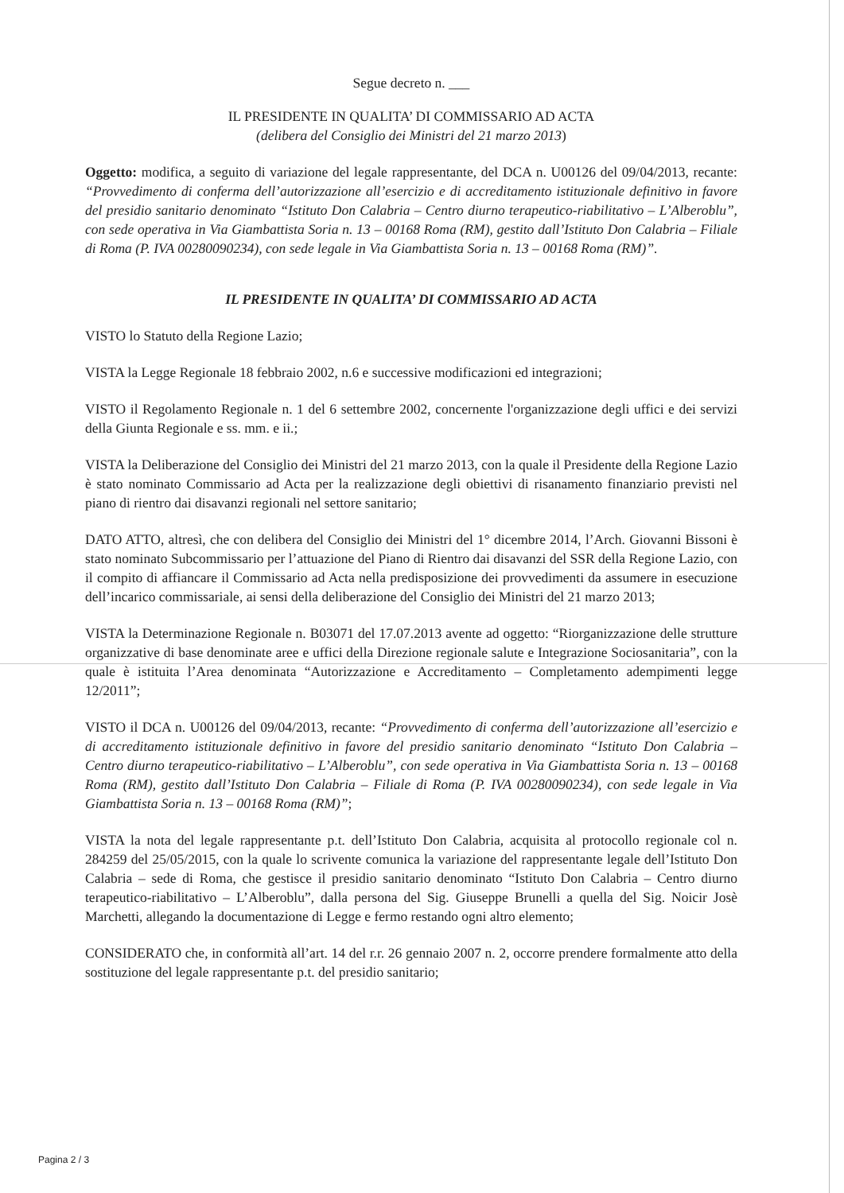Segue decreto n. ___
IL PRESIDENTE IN QUALITA’ DI COMMISSARIO AD ACTA
(delibera del Consiglio dei Ministri del 21 marzo 2013)
Oggetto: modifica, a seguito di variazione del legale rappresentante, del DCA n. U00126 del 09/04/2013, recante: “Provvedimento di conferma dell’autorizzazione all’esercizio e di accreditamento istituzionale definitivo in favore del presidio sanitario denominato “Istituto Don Calabria – Centro diurno terapeutico-riabilitativo – L’Alberoblu”, con sede operativa in Via Giambattista Soria n. 13 – 00168 Roma (RM), gestito dall’Istituto Don Calabria – Filiale di Roma (P. IVA 00280090234), con sede legale in Via Giambattista Soria n. 13 – 00168 Roma (RM)”.
IL PRESIDENTE IN QUALITA’ DI COMMISSARIO AD ACTA
VISTO lo Statuto della Regione Lazio;
VISTA la Legge Regionale 18 febbraio 2002, n.6 e successive modificazioni ed integrazioni;
VISTO il Regolamento Regionale n. 1 del 6 settembre 2002, concernente l'organizzazione degli uffici e dei servizi della Giunta Regionale e ss. mm. e ii.;
VISTA la Deliberazione del Consiglio dei Ministri del 21 marzo 2013, con la quale il Presidente della Regione Lazio è stato nominato Commissario ad Acta per la realizzazione degli obiettivi di risanamento finanziario previsti nel piano di rientro dai disavanzi regionali nel settore sanitario;
DATO ATTO, altresì, che con delibera del Consiglio dei Ministri del 1° dicembre 2014, l’Arch. Giovanni Bissoni è stato nominato Subcommissario per l’attuazione del Piano di Rientro dai disavanzi del SSR della Regione Lazio, con il compito di affiancare il Commissario ad Acta nella predisposizione dei provvedimenti da assumere in esecuzione dell’incarico commissariale, ai sensi della deliberazione del Consiglio dei Ministri del 21 marzo 2013;
VISTA la Determinazione Regionale n. B03071 del 17.07.2013 avente ad oggetto: “Riorganizzazione delle strutture organizzative di base denominate aree e uffici della Direzione regionale salute e Integrazione Sociosanitaria”, con la quale è istituita l’Area denominata “Autorizzazione e Accreditamento – Completamento adempimenti legge 12/2011”;
VISTO il DCA n. U00126 del 09/04/2013, recante: “Provvedimento di conferma dell’autorizzazione all’esercizio e di accreditamento istituzionale definitivo in favore del presidio sanitario denominato “Istituto Don Calabria – Centro diurno terapeutico-riabilitativo – L’Alberoblu”, con sede operativa in Via Giambattista Soria n. 13 – 00168 Roma (RM), gestito dall’Istituto Don Calabria – Filiale di Roma (P. IVA 00280090234), con sede legale in Via Giambattista Soria n. 13 – 00168 Roma (RM)”;
VISTA la nota del legale rappresentante p.t. dell’Istituto Don Calabria, acquisita al protocollo regionale col n. 284259 del 25/05/2015, con la quale lo scrivente comunica la variazione del rappresentante legale dell’Istituto Don Calabria – sede di Roma, che gestisce il presidio sanitario denominato “Istituto Don Calabria – Centro diurno terapeutico-riabilitativo – L’Alberoblu”, dalla persona del Sig. Giuseppe Brunelli a quella del Sig. Noicir Josè Marchetti, allegando la documentazione di Legge e fermo restando ogni altro elemento;
CONSIDERATO che, in conformità all’art. 14 del r.r. 26 gennaio 2007 n. 2, occorre prendere formalmente atto della sostituzione del legale rappresentante p.t. del presidio sanitario;
Pagina 2 / 3